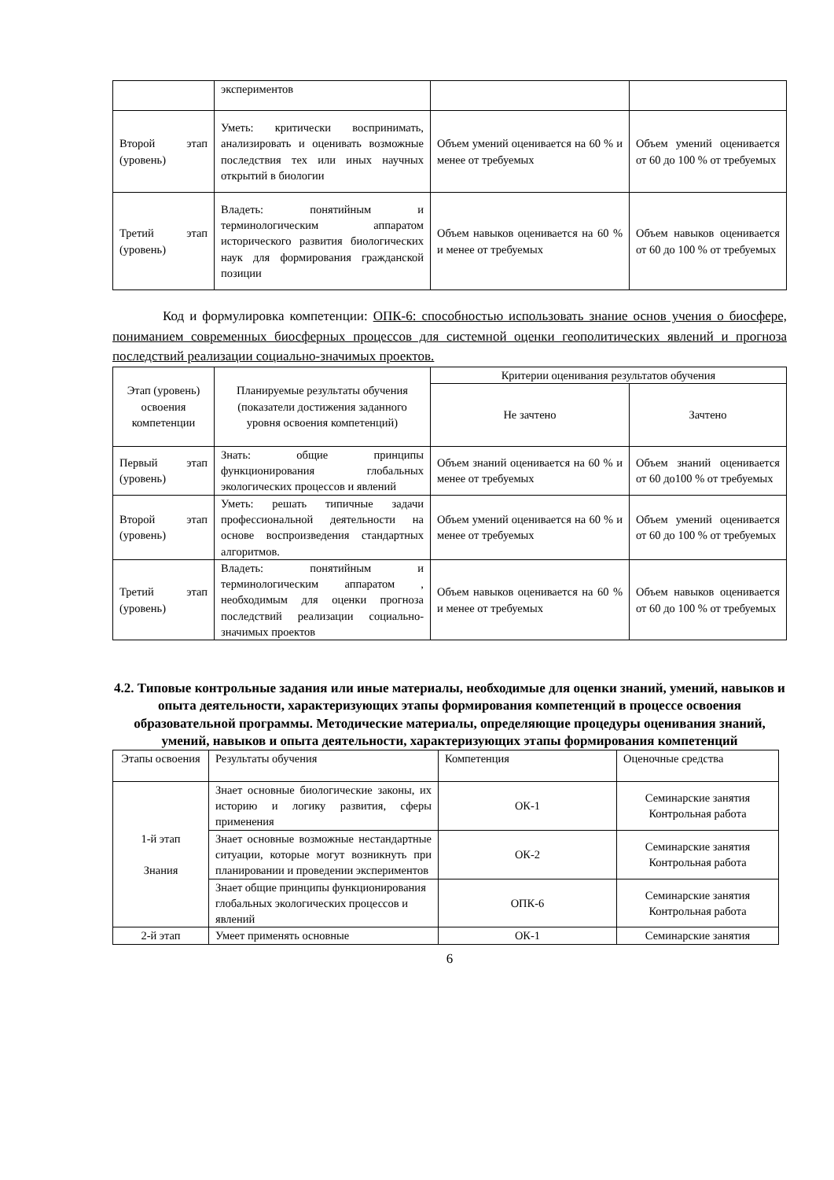| | экспериментов | | |
| Второй этап (уровень) | Уметь: критически воспринимать, анализировать и оценивать возможные последствия тех или иных научных открытий в биологии | Объем умений оценивается на 60 % и менее от требуемых | Объем умений оценивается от 60 до 100 % от требуемых |
| Третий этап (уровень) | Владеть: понятийным и терминологическим аппаратом исторического развития биологических наук для формирования гражданской позиции | Объем навыков оценивается на 60 % и менее от требуемых | Объем навыков оценивается от 60 до 100 % от требуемых |
Код и формулировка компетенции: ОПК-6: способностью использовать знание основ учения о биосфере, пониманием современных биосферных процессов для системной оценки геополитических явлений и прогноза последствий реализации социально-значимых проектов.
| Этап (уровень) освоения компетенции | Планируемые результаты обучения (показатели достижения заданного уровня освоения компетенций) | Критерии оценивания результатов обучения | |
| --- | --- | --- | --- |
| | | Не зачтено | Зачтено |
| Первый этап (уровень) | Знать: общие принципы функционирования глобальных экологических процессов и явлений | Объем знаний оценивается на 60 % и менее от требуемых | Объем знаний оценивается от 60 до100 % от требуемых |
| Второй этап (уровень) | Уметь: решать типичные задачи профессиональной деятельности на основе воспроизведения стандартных алгоритмов. | Объем умений оценивается на 60 % и менее от требуемых | Объем умений оценивается от 60 до 100 % от требуемых |
| Третий этап (уровень) | Владеть: понятийным и терминологическим аппаратом , необходимым для оценки прогноза последствий реализации социально-значимых проектов | Объем навыков оценивается на 60 % и менее от требуемых | Объем навыков оценивается от 60 до 100 % от требуемых |
4.2. Типовые контрольные задания или иные материалы, необходимые для оценки знаний, умений, навыков и опыта деятельности, характеризующих этапы формирования компетенций в процессе освоения образовательной программы. Методические материалы, определяющие процедуры оценивания знаний, умений, навыков и опыта деятельности, характеризующих этапы формирования компетенций
| Этапы освоения | Результаты обучения | Компетенция | Оценочные средства |
| 1-й этап Знания | Знает основные биологические законы, их историю и логику развития, сферы применения | ОК-1 | Семинарские занятия Контрольная работа |
| | Знает основные возможные нестандартные ситуации, которые могут возникнуть при планировании и проведении экспериментов | ОК-2 | Семинарские занятия Контрольная работа |
| | Знает общие принципы функционирования глобальных экологических процессов и явлений | ОПК-6 | Семинарские занятия Контрольная работа |
| 2-й этап | Умеет применять основные | ОК-1 | Семинарские занятия |
6